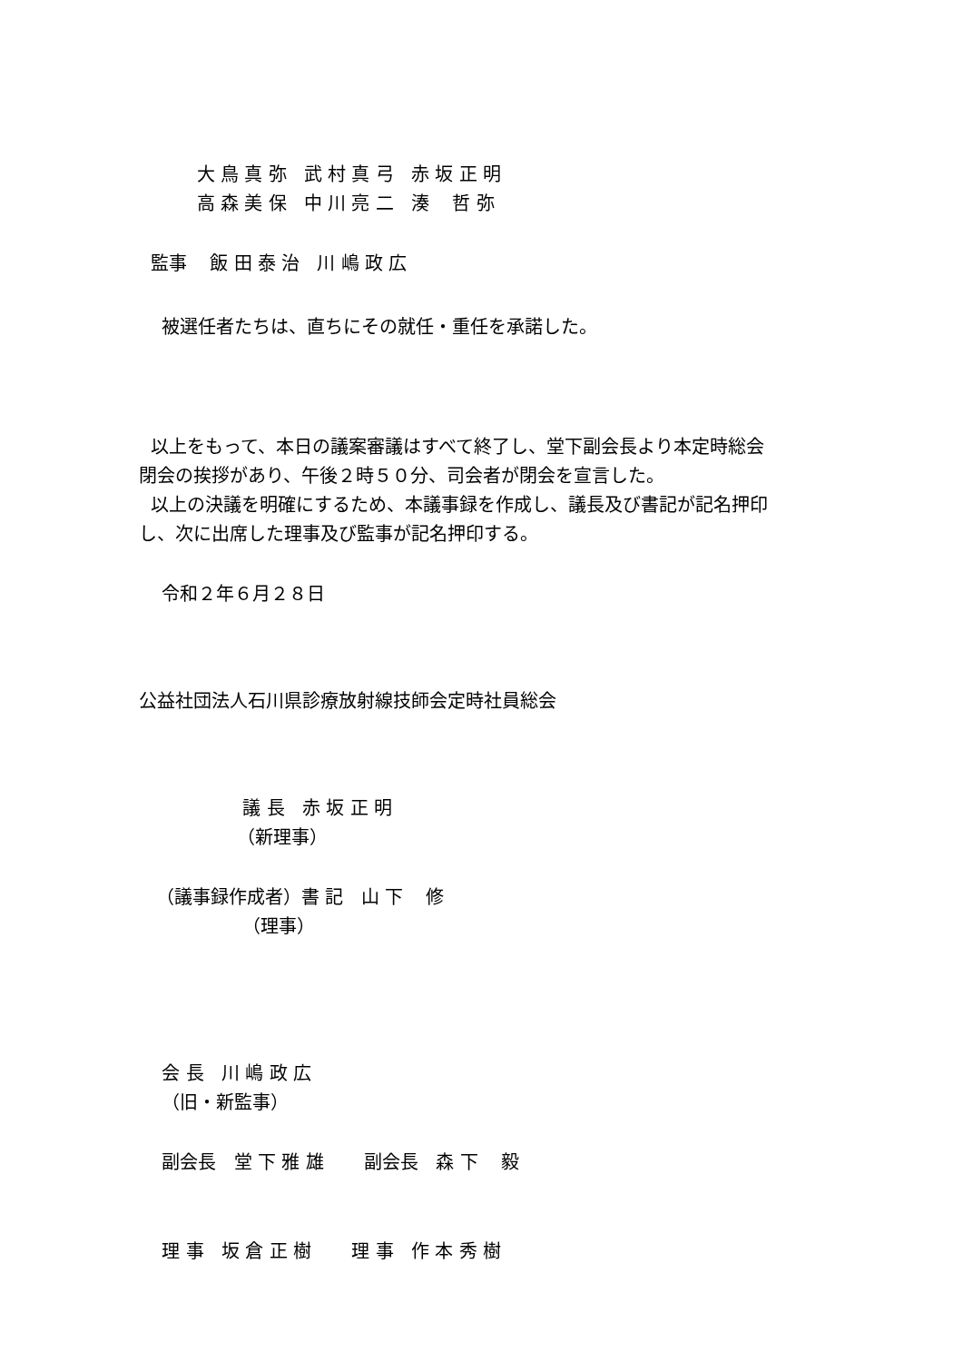大 鳥 真 弥 武 村 真 弓 赤 坂 正 明
高 森 美 保 中 川 亮 二 湊 哲 弥
監事 飯 田 泰 治 川 嶋 政 広
被選任者たちは、直ちにその就任・重任を承諾した。
以上をもって、本日の議案審議はすべて終了し、堂下副会長より本定時総会
閉会の挨拶があり、午後２時５０分、司会者が閉会を宣言した。
以上の決議を明確にするため、本議事録を作成し、議長及び書記が記名押印
し、次に出席した理事及び監事が記名押印する。
令和２年６月２８日
公益社団法人石川県診療放射線技師会定時社員総会
議 長 赤 坂 正 明
（新理事）
（議事録作成者）書 記 山 下 修
（理事）
会 長 川 嶋 政 広
（旧・新監事）
副会長 堂 下 雅 雄 副会長 森 下 毅
理 事 坂 倉 正 樹 理 事 作 本 秀 樹